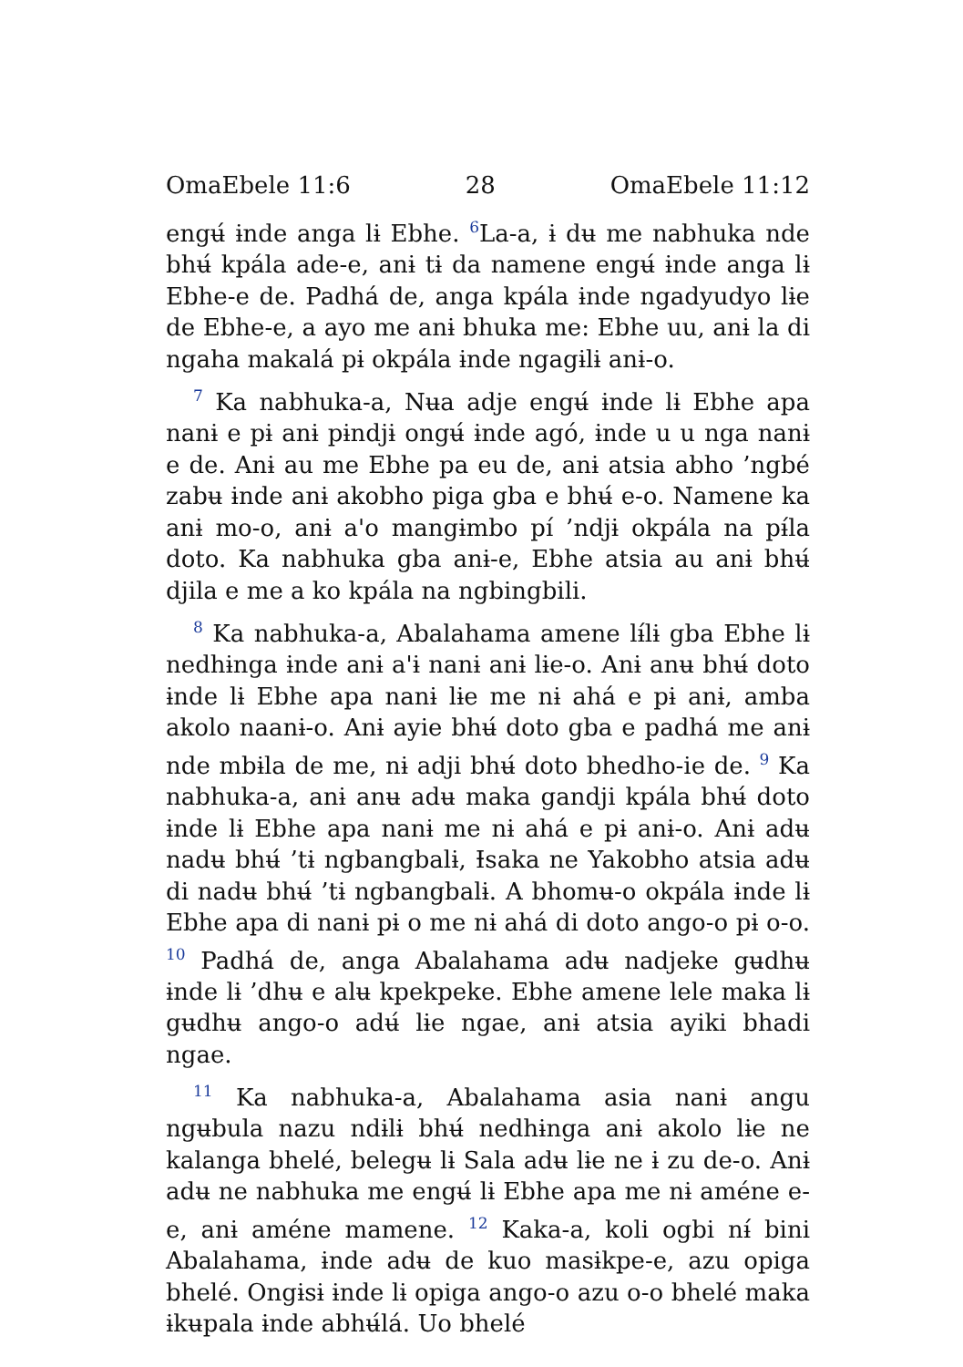OmaEbele 11:6 28 OmaEbele 11:12
engʉ́ ɨnde anga lɨ Ebhe. <sup>6</sup>La-a, ɨ dʉ me nabhuka nde bhʉ́ kpála ade-e, anɨ tɨ da namene engʉ́ ɨnde anga lɨ Ebhe-e de. Padhá de, anga kpála ɨnde ngadyudyo lɨe de Ebhe-e, a ayo me anɨ bhuka me: Ebhe uu, anɨ la di ngaha makalá pɨ okpála ɨnde ngagɨlɨ anɨ-o.
<sup>7</sup> Ka nabhuka-a, Nʉa adje engʉ́ ɨnde lɨ Ebhe apa nanɨ e pɨ anɨ pɨndjɨ ongʉ́ ɨnde agó, ɨnde u u nga nanɨ e de. Anɨ au me Ebhe pa eu de, anɨ atsia abho ’ngbé zabʉ ɨnde anɨ akobho piga gba e bhʉ́ e-o. Namene ka anɨ mo-o, anɨ a'o mangɨmbo pí ’ndjɨ okpála na pɨ́la doto. Ka nabhuka gba anɨ-e, Ebhe atsia au anɨ bhʉ́ djila e me a ko kpála na ngbingbili.
<sup>8</sup> Ka nabhuka-a, Abalahama amene lɨ́lɨ gba Ebhe lɨ nedhɨnga ɨnde anɨ a'ɨ nanɨ anɨ lɨe-o. Anɨ anʉ bhʉ́ doto ɨnde lɨ Ebhe apa nanɨ lɨe me nɨ ahá e pɨ anɨ, amba akolo naanɨ-o. Anɨ ayie bhʉ́ doto gba e padhá me anɨ nde mbɨla de me, nɨ adji bhʉ́ doto bhedho-ie de. <sup>9</sup> Ka nabhuka-a, anɨ anʉ adʉ maka gandji kpála bhʉ́ doto ɨnde lɨ Ebhe apa nanɨ me nɨ ahá e pɨ anɨ-o. Anɨ adʉ nadʉ bhʉ́ ’tɨ ngbangbalɨ, Ɨsaka ne Yakobho atsia adʉ di nadʉ bhʉ́ ’tɨ ngbangbalɨ. A bhomʉ-o okpála ɨnde lɨ Ebhe apa di nanɨ pɨ o me nɨ ahá di doto ango-o pɨ o-o. <sup>10</sup> Padhá de, anga Abalahama adʉ nadjeke gʉdhʉ ɨnde lɨ ’dhʉ e alʉ kpekpeke. Ebhe amene lele maka lɨ gʉdhʉ ango-o adʉ́ lɨe ngae, anɨ atsia ayiki bhadi ngae.
<sup>11</sup> Ka nabhuka-a, Abalahama asia nanɨ angu ngʉbula nazu ndɨlɨ bhʉ́ nedhɨnga anɨ akolo lɨe ne kalanga bhelé, belegʉ lɨ Sala adʉ lɨe ne ɨ zu de-o. Anɨ adʉ ne nabhuka me engʉ́ lɨ Ebhe apa me nɨ améne e-e, anɨ améne mamene. <sup>12</sup> Kaka-a, koli ogbi nɨ́ bini Abalahama, ɨnde adʉ de kuo masɨkpe-e, azu opiga bhelé. Ongɨsɨ ɨnde lɨ opiga ango-o azu o-o bhelé maka ɨkʉpala ɨnde abhʉ́lá. Uo bhelé